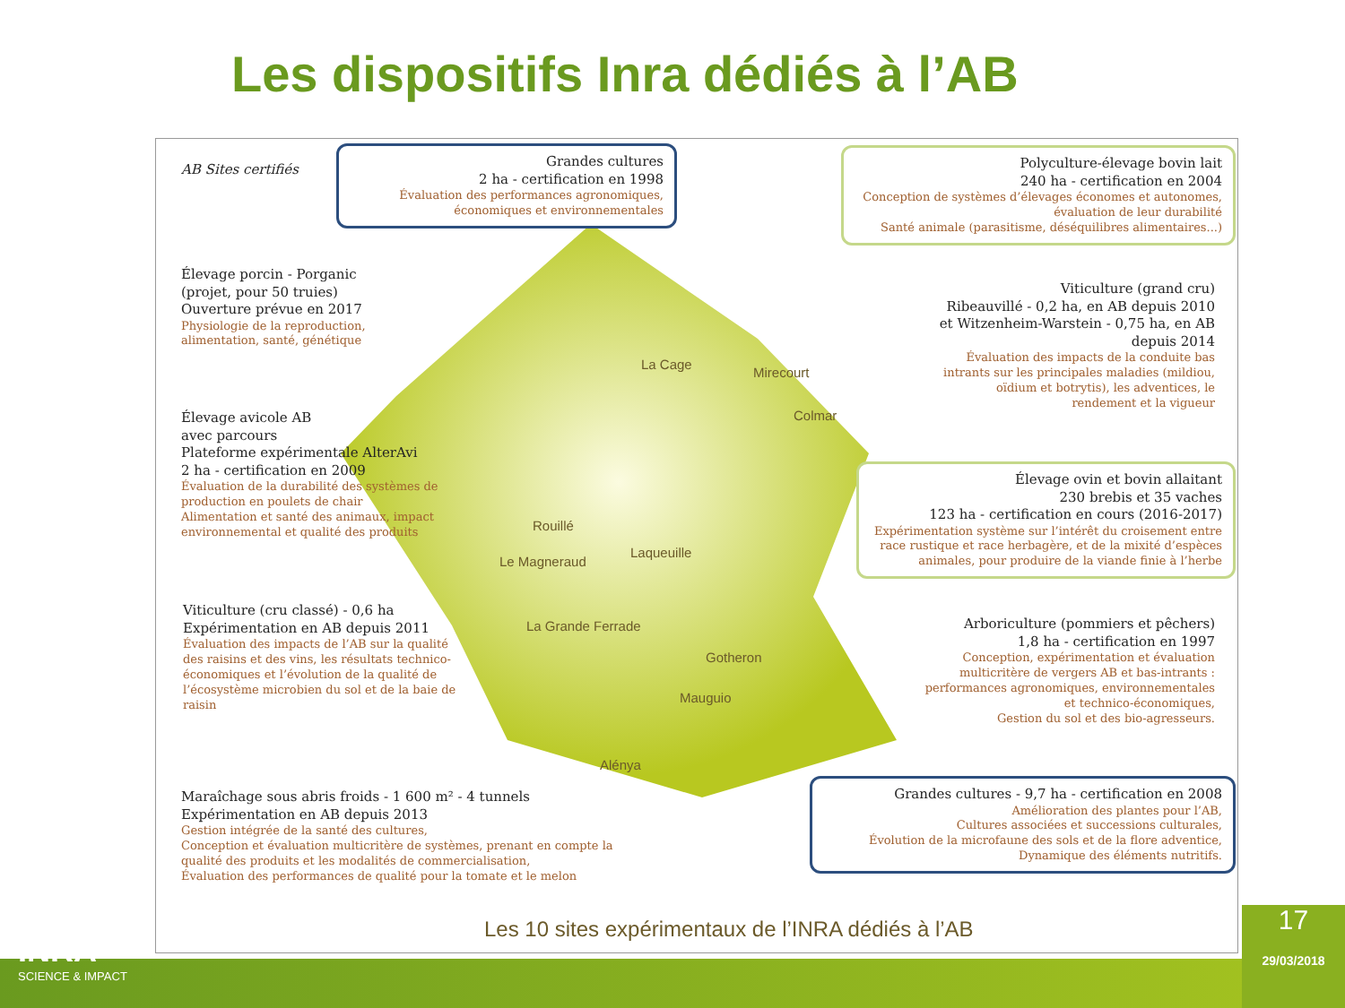Les dispositifs Inra dédiés à l’AB
AB Sites certifiés
Grandes cultures
2 ha - certification en 1998
Évaluation des performances agronomiques, économiques et environnementales
Polyculture-élevage bovin lait
240 ha - certification en 2004
Conception de systèmes d’élevages économes et autonomes, évaluation de leur durabilité
Santé animale (parasitisme, déséquilibres alimentaires...)
Élevage porcin - Porganic
(projet, pour 50 truies)
Ouverture prévue en 2017
Physiologie de la reproduction, alimentation, santé, génétique
Viticulture (grand cru)
Ribeauvillé - 0,2 ha, en AB depuis 2010 et Witzenheim-Warstein - 0,75 ha, en AB depuis 2014
Évaluation des impacts de la conduite bas intrants sur les principales maladies (mildiou, oïdium et botrytis), les adventices, le rendement et la vigueur
Élevage avicole AB
avec parcours
Plateforme expérimentale AlterAvi
2 ha - certification en 2009
Évaluation de la durabilité des systèmes de production en poulets de chair
Alimentation et santé des animaux, impact environnemental et qualité des produits
Élevage ovin et bovin allaitant
230 brebis et 35 vaches
123 ha - certification en cours (2016-2017)
Expérimentation système sur l’intérêt du croisement entre race rustique et race herbagère, et de la mixité d’espèces animales, pour produire de la viande finie à l’herbe
Viticulture (cru classé) - 0,6 ha
Expérimentation en AB depuis 2011
Évaluation des impacts de l’AB sur la qualité des raisins et des vins, les résultats technico- économiques et l’évolution de la qualité de l’écosystème microbien du sol et de la baie de raisin
Arboriculture (pommiers et pêchers)
1,8 ha - certification en 1997
Conception, expérimentation et évaluation multicritère de vergers AB et bas-intrants : performances agronomiques, environnementales et technico-économiques,
Gestion du sol et des bio-agresseurs.
Maraîchage sous abris froids - 1 600 m² - 4 tunnels
Expérimentation en AB depuis 2013
Gestion intégrée de la santé des cultures,
Conception et évaluation multicritère de systèmes, prenant en compte la qualité des produits et les modalités de commercialisation,
Évaluation des performances de qualité pour la tomate et le melon
Grandes cultures - 9,7 ha - certification en 2008
Amélioration des plantes pour l’AB,
Cultures associées et successions culturales,
Évolution de la microfaune des sols et de la flore adventice,
Dynamique des éléments nutritifs.
La Cage
Mirecourt
Colmar
Rouillé
Le Magneraud
Laqueuille
La Grande Ferrade
Gotheron
Mauguio
Alénya
Les 10 sites expérimentaux de l’INRA dédiés à l’AB
INRA
SCIENCE & IMPACT
17
29/03/2018